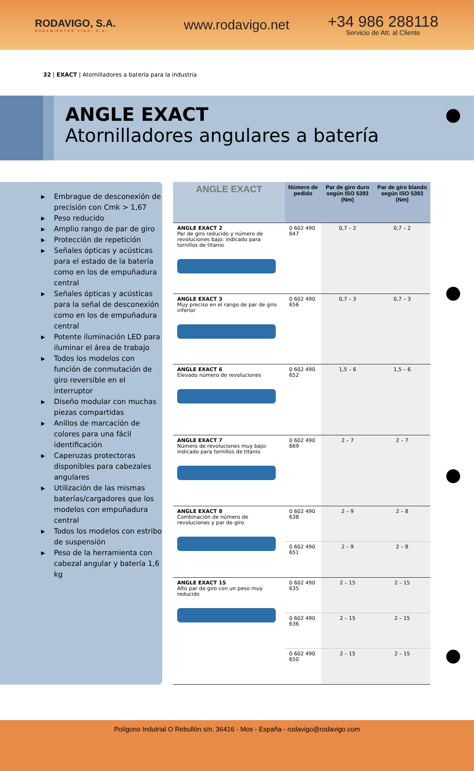RODAVIGO, S.A.
RODAMIENTOS VIGO, S.A.
www.rodavigo.net
+34 986 288118
Servicio de Att. al Cliente
32 | EXACT | Atornilladores a batería para la industria
ANGLE EXACT
Atornilladores angulares a batería
▶ Embrague de desconexión de precisión con Cmk > 1,67
▶ Peso reducido
▶ Amplio rango de par de giro
▶ Protección de repetición
▶ Señales ópticas y acústicas para el estado de la batería como en los de empuñadura central
▶ Señales ópticas y acústicas para la señal de desconexión como en los de empuñadura central
▶ Potente iluminación LED para iluminar el área de trabajo
▶ Todos los modelos con función de conmutación de giro reversible en el interruptor
▶ Diseño modular con muchas piezas compartidas
▶ Anillos de marcación de colores para una fácil identificación
▶ Caperuzas protectoras disponibles para cabezales angulares
▶ Utilización de las mismas baterías/cargadores que los modelos con empuñadura central
▶ Todos los modelos con estribo de suspensión
▶ Peso de la herramienta con cabezal angular y batería 1,6 kg
| ANGLE EXACT | Número de pedido | Par de giro duro según ISO 5393 (Nm) | Par de giro blando según ISO 5393 (Nm) |
| --- | --- | --- | --- |
| ANGLE EXACT 2 Par de giro reducido y número de revoluciones bajo: indicado para tornillos de titanio | 0 602 490 647 | 0,7 – 2 | 0,7 – 2 |
| ANGLE EXACT 3 Muy preciso en el rango de par de giro inferior | 0 602 490 656 | 0,7 – 3 | 0,7 – 3 |
| ANGLE EXACT 6 Elevado número de revoluciones | 0 602 490 652 | 1,5 – 6 | 1,5 – 6 |
| ANGLE EXACT 7 Número de revoluciones muy bajo: indicado para tornillos de titanio | 0 602 490 669 | 2 – 7 | 2 – 7 |
| ANGLE EXACT 8 Combinación de número de revoluciones y par de giro | 0 602 490 638 | 2 – 9 | 2 – 8 |
| | 0 602 490 651 | 2 – 9 | 2 – 8 |
| ANGLE EXACT 15 Alto par de giro con un peso muy reducido | 0 602 490 635 | 2 – 15 | 2 – 15 |
| | 0 602 490 636 | 2 – 15 | 2 – 15 |
| | 0 602 490 650 | 2 – 15 | 2 – 15 |
Polígono Indutrial O Rebullón s/n. 36416 - Mos - España - rodavigo@rodavigo.com